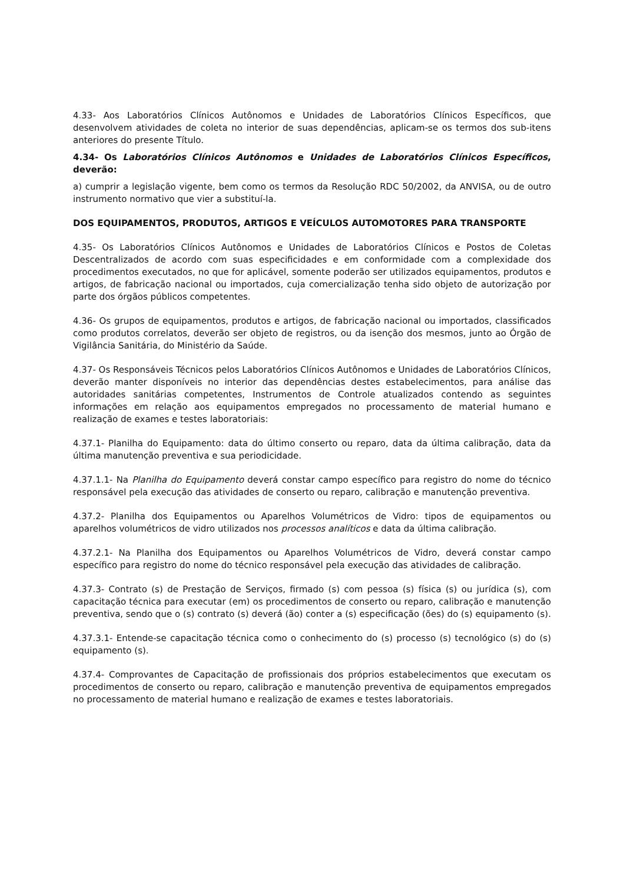4.33- Aos Laboratórios Clínicos Autônomos e Unidades de Laboratórios Clínicos Específicos, que desenvolvem atividades de coleta no interior de suas dependências, aplicam-se os termos dos sub-itens anteriores do presente Título.
4.34- Os Laboratórios Clínicos Autônomos e Unidades de Laboratórios Clínicos Específicos, deverão:
a) cumprir a legislação vigente, bem como os termos da Resolução RDC 50/2002, da ANVISA, ou de outro instrumento normativo que vier a substituí-la.
DOS EQUIPAMENTOS, PRODUTOS, ARTIGOS E VEÍCULOS AUTOMOTORES PARA TRANSPORTE
4.35- Os Laboratórios Clínicos Autônomos e Unidades de Laboratórios Clínicos e Postos de Coletas Descentralizados de acordo com suas especificidades e em conformidade com a complexidade dos procedimentos executados, no que for aplicável, somente poderão ser utilizados equipamentos, produtos e artigos, de fabricação nacional ou importados, cuja comercialização tenha sido objeto de autorização por parte dos órgãos públicos competentes.
4.36- Os grupos de equipamentos, produtos e artigos, de fabricação nacional ou importados, classificados como produtos correlatos, deverão ser objeto de registros, ou da isenção dos mesmos, junto ao Órgão de Vigilância Sanitária, do Ministério da Saúde.
4.37- Os Responsáveis Técnicos pelos Laboratórios Clínicos Autônomos e Unidades de Laboratórios Clínicos, deverão manter disponíveis no interior das dependências destes estabelecimentos, para análise das autoridades sanitárias competentes, Instrumentos de Controle atualizados contendo as seguintes informações em relação aos equipamentos empregados no processamento de material humano e realização de exames e testes laboratoriais:
4.37.1- Planilha do Equipamento: data do último conserto ou reparo, data da última calibração, data da última manutenção preventiva e sua periodicidade.
4.37.1.1- Na Planilha do Equipamento deverá constar campo específico para registro do nome do técnico responsável pela execução das atividades de conserto ou reparo, calibração e manutenção preventiva.
4.37.2- Planilha dos Equipamentos ou Aparelhos Volumétricos de Vidro: tipos de equipamentos ou aparelhos volumétricos de vidro utilizados nos processos analíticos e data da última calibração.
4.37.2.1- Na Planilha dos Equipamentos ou Aparelhos Volumétricos de Vidro, deverá constar campo específico para registro do nome do técnico responsável pela execução das atividades de calibração.
4.37.3- Contrato (s) de Prestação de Serviços, firmado (s) com pessoa (s) física (s) ou jurídica (s), com capacitação técnica para executar (em) os procedimentos de conserto ou reparo, calibração e manutenção preventiva, sendo que o (s) contrato (s) deverá (ão) conter a (s) especificação (ões) do (s) equipamento (s).
4.37.3.1- Entende-se capacitação técnica como o conhecimento do (s) processo (s) tecnológico (s) do (s) equipamento (s).
4.37.4- Comprovantes de Capacitação de profissionais dos próprios estabelecimentos que executam os procedimentos de conserto ou reparo, calibração e manutenção preventiva de equipamentos empregados no processamento de material humano e realização de exames e testes laboratoriais.